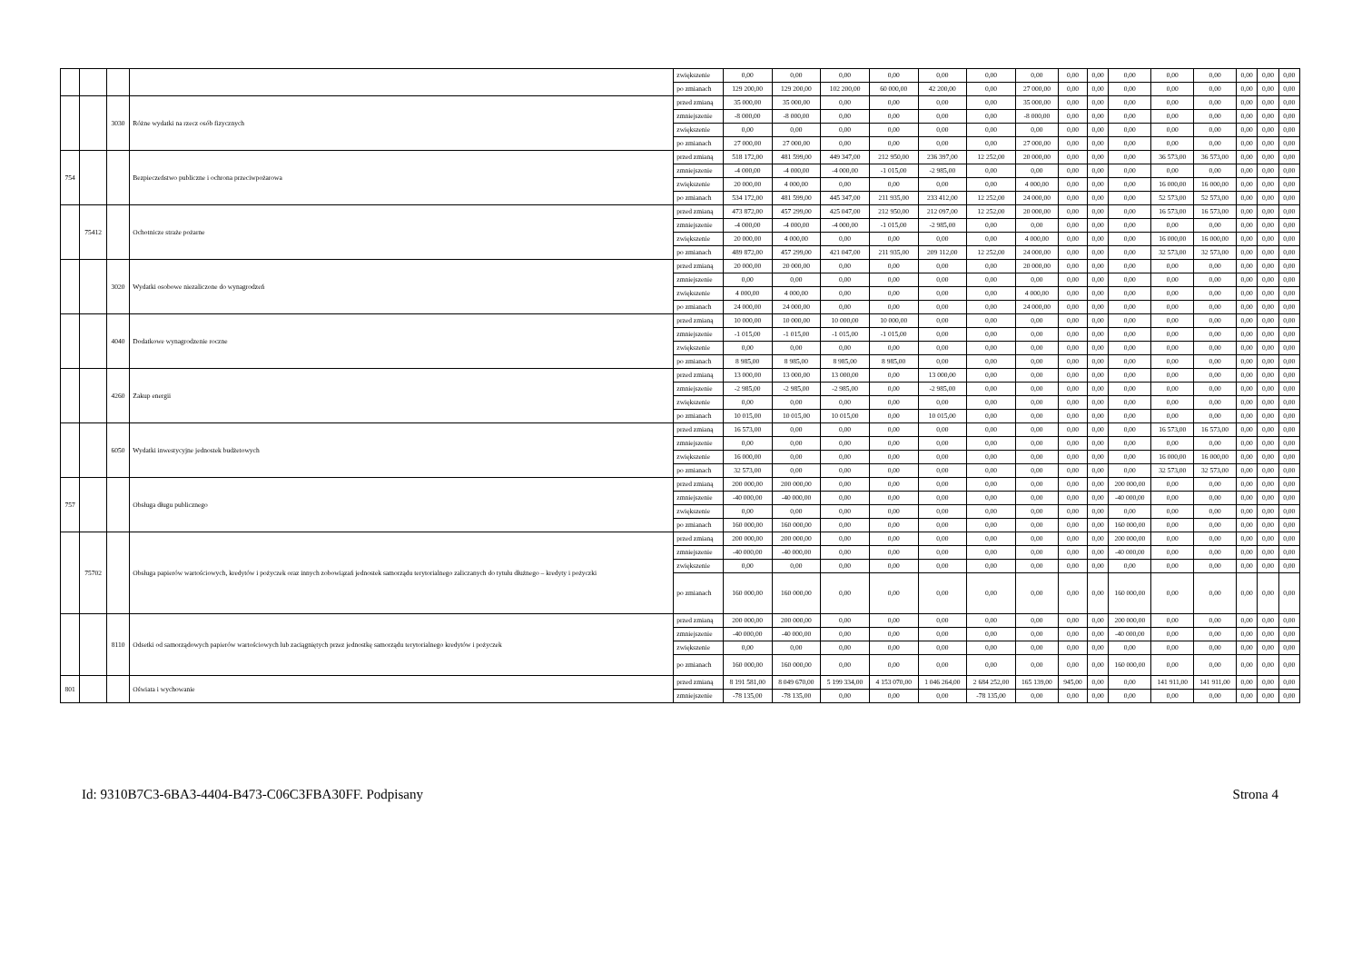| | | | | zwiększenie | 0,00 | 0,00 | 0,00 | 0,00 | 0,00 | 0,00 | 0,00 | 0,00 | 0,00 | 0,00 | 0,00 | 0,00 | 0,00 | 0,00 | 0,00 |
| | | | | po zmianach | 129 200,00 | 129 200,00 | 102 200,00 | 60 000,00 | 42 200,00 | 0,00 | 27 000,00 | 0,00 | 0,00 | 0,00 | 0,00 | 0,00 | 0,00 | 0,00 | 0,00 |
| | | 3030 | Różne wydatki na rzecz osób fizycznych | przed zmianą | 35 000,00 | 35 000,00 | 0,00 | 0,00 | 0,00 | 0,00 | 35 000,00 | 0,00 | 0,00 | 0,00 | 0,00 | 0,00 | 0,00 | 0,00 | 0,00 |
| | | | | zmniejszenie | -8 000,00 | -8 000,00 | 0,00 | 0,00 | 0,00 | 0,00 | -8 000,00 | 0,00 | 0,00 | 0,00 | 0,00 | 0,00 | 0,00 | 0,00 | 0,00 |
| | | | | zwiększenie | 0,00 | 0,00 | 0,00 | 0,00 | 0,00 | 0,00 | 0,00 | 0,00 | 0,00 | 0,00 | 0,00 | 0,00 | 0,00 | 0,00 | 0,00 |
| | | | | po zmianach | 27 000,00 | 27 000,00 | 0,00 | 0,00 | 0,00 | 0,00 | 27 000,00 | 0,00 | 0,00 | 0,00 | 0,00 | 0,00 | 0,00 | 0,00 | 0,00 |
| 754 | | | Bezpieczeństwo publiczne i ochrona przeciwpożarowa | przed zmianą | 518 172,00 | 481 599,00 | 449 347,00 | 212 950,00 | 236 397,00 | 12 252,00 | 20 000,00 | 0,00 | 0,00 | 0,00 | 36 573,00 | 36 573,00 | 0,00 | 0,00 | 0,00 |
| | | | | zmniejszenie | -4 000,00 | -4 000,00 | -4 000,00 | -1 015,00 | -2 985,00 | 0,00 | 0,00 | 0,00 | 0,00 | 0,00 | 0,00 | 0,00 | 0,00 | 0,00 | 0,00 |
| | | | | zwiększenie | 20 000,00 | 4 000,00 | 0,00 | 0,00 | 0,00 | 0,00 | 4 000,00 | 0,00 | 0,00 | 0,00 | 16 000,00 | 16 000,00 | 0,00 | 0,00 | 0,00 |
| | | | | po zmianach | 534 172,00 | 481 599,00 | 445 347,00 | 211 935,00 | 233 412,00 | 12 252,00 | 24 000,00 | 0,00 | 0,00 | 0,00 | 52 573,00 | 52 573,00 | 0,00 | 0,00 | 0,00 |
| | 75412 | | Ochotnicze straże pożarne | przed zmianą | 473 872,00 | 457 299,00 | 425 047,00 | 212 950,00 | 212 097,00 | 12 252,00 | 20 000,00 | 0,00 | 0,00 | 0,00 | 16 573,00 | 16 573,00 | 0,00 | 0,00 | 0,00 |
| | | | | zmniejszenie | -4 000,00 | -4 000,00 | -4 000,00 | -1 015,00 | -2 985,00 | 0,00 | 0,00 | 0,00 | 0,00 | 0,00 | 0,00 | 0,00 | 0,00 | 0,00 | 0,00 |
| | | | | zwiększenie | 20 000,00 | 4 000,00 | 0,00 | 0,00 | 0,00 | 0,00 | 4 000,00 | 0,00 | 0,00 | 0,00 | 16 000,00 | 16 000,00 | 0,00 | 0,00 | 0,00 |
| | | | | po zmianach | 489 872,00 | 457 299,00 | 421 047,00 | 211 935,00 | 209 112,00 | 12 252,00 | 24 000,00 | 0,00 | 0,00 | 0,00 | 32 573,00 | 32 573,00 | 0,00 | 0,00 | 0,00 |
| | | 3020 | Wydatki osobowe niezaliczone do wynagrodzeń | przed zmianą | 20 000,00 | 20 000,00 | 0,00 | 0,00 | 0,00 | 0,00 | 20 000,00 | 0,00 | 0,00 | 0,00 | 0,00 | 0,00 | 0,00 | 0,00 | 0,00 |
| | | | | zmniejszenie | 0,00 | 0,00 | 0,00 | 0,00 | 0,00 | 0,00 | 0,00 | 0,00 | 0,00 | 0,00 | 0,00 | 0,00 | 0,00 | 0,00 | 0,00 |
| | | | | zwiększenie | 4 000,00 | 4 000,00 | 0,00 | 0,00 | 0,00 | 0,00 | 4 000,00 | 0,00 | 0,00 | 0,00 | 0,00 | 0,00 | 0,00 | 0,00 | 0,00 |
| | | | | po zmianach | 24 000,00 | 24 000,00 | 0,00 | 0,00 | 0,00 | 0,00 | 24 000,00 | 0,00 | 0,00 | 0,00 | 0,00 | 0,00 | 0,00 | 0,00 | 0,00 |
| | | 4040 | Dodatkowe wynagrodzenie roczne | przed zmianą | 10 000,00 | 10 000,00 | 10 000,00 | 10 000,00 | 0,00 | 0,00 | 0,00 | 0,00 | 0,00 | 0,00 | 0,00 | 0,00 | 0,00 | 0,00 | 0,00 |
| | | | | zmniejszenie | -1 015,00 | -1 015,00 | -1 015,00 | -1 015,00 | 0,00 | 0,00 | 0,00 | 0,00 | 0,00 | 0,00 | 0,00 | 0,00 | 0,00 | 0,00 | 0,00 |
| | | | | zwiększenie | 0,00 | 0,00 | 0,00 | 0,00 | 0,00 | 0,00 | 0,00 | 0,00 | 0,00 | 0,00 | 0,00 | 0,00 | 0,00 | 0,00 | 0,00 |
| | | | | po zmianach | 8 985,00 | 8 985,00 | 8 985,00 | 8 985,00 | 0,00 | 0,00 | 0,00 | 0,00 | 0,00 | 0,00 | 0,00 | 0,00 | 0,00 | 0,00 | 0,00 |
| | | 4260 | Zakup energii | przed zmianą | 13 000,00 | 13 000,00 | 13 000,00 | 0,00 | 13 000,00 | 0,00 | 0,00 | 0,00 | 0,00 | 0,00 | 0,00 | 0,00 | 0,00 | 0,00 | 0,00 |
| | | | | zmniejszenie | -2 985,00 | -2 985,00 | -2 985,00 | 0,00 | -2 985,00 | 0,00 | 0,00 | 0,00 | 0,00 | 0,00 | 0,00 | 0,00 | 0,00 | 0,00 | 0,00 |
| | | | | zwiększenie | 0,00 | 0,00 | 0,00 | 0,00 | 0,00 | 0,00 | 0,00 | 0,00 | 0,00 | 0,00 | 0,00 | 0,00 | 0,00 | 0,00 | 0,00 |
| | | | | po zmianach | 10 015,00 | 10 015,00 | 10 015,00 | 0,00 | 10 015,00 | 0,00 | 0,00 | 0,00 | 0,00 | 0,00 | 0,00 | 0,00 | 0,00 | 0,00 | 0,00 |
| | | 6050 | Wydatki inwestycyjne jednostek budżetowych | przed zmianą | 16 573,00 | 0,00 | 0,00 | 0,00 | 0,00 | 0,00 | 0,00 | 0,00 | 0,00 | 0,00 | 16 573,00 | 16 573,00 | 0,00 | 0,00 | 0,00 |
| | | | | zmniejszenie | 0,00 | 0,00 | 0,00 | 0,00 | 0,00 | 0,00 | 0,00 | 0,00 | 0,00 | 0,00 | 0,00 | 0,00 | 0,00 | 0,00 | 0,00 |
| | | | | zwiększenie | 16 000,00 | 0,00 | 0,00 | 0,00 | 0,00 | 0,00 | 0,00 | 0,00 | 0,00 | 0,00 | 16 000,00 | 16 000,00 | 0,00 | 0,00 | 0,00 |
| | | | | po zmianach | 32 573,00 | 0,00 | 0,00 | 0,00 | 0,00 | 0,00 | 0,00 | 0,00 | 0,00 | 0,00 | 32 573,00 | 32 573,00 | 0,00 | 0,00 | 0,00 |
| 757 | | | Obsługa długu publicznego | przed zmianą | 200 000,00 | 200 000,00 | 0,00 | 0,00 | 0,00 | 0,00 | 0,00 | 0,00 | 0,00 | 200 000,00 | 0,00 | 0,00 | 0,00 | 0,00 | 0,00 |
| | | | | zmniejszenie | -40 000,00 | -40 000,00 | 0,00 | 0,00 | 0,00 | 0,00 | 0,00 | 0,00 | 0,00 | -40 000,00 | 0,00 | 0,00 | 0,00 | 0,00 | 0,00 |
| | | | | zwiększenie | 0,00 | 0,00 | 0,00 | 0,00 | 0,00 | 0,00 | 0,00 | 0,00 | 0,00 | 0,00 | 0,00 | 0,00 | 0,00 | 0,00 | 0,00 |
| | | | | po zmianach | 160 000,00 | 160 000,00 | 0,00 | 0,00 | 0,00 | 0,00 | 0,00 | 0,00 | 0,00 | 160 000,00 | 0,00 | 0,00 | 0,00 | 0,00 | 0,00 |
| | 75702 | | Obsługa papierów wartościowych, kredytów i pożyczek oraz innych zobowiązań jednostek samorządu terytorialnego zaliczanych do tytułu dłużnego – kredyty i pożyczki | przed zmianą | 200 000,00 | 200 000,00 | 0,00 | 0,00 | 0,00 | 0,00 | 0,00 | 0,00 | 0,00 | 200 000,00 | 0,00 | 0,00 | 0,00 | 0,00 | 0,00 |
| | | | | zmniejszenie | -40 000,00 | -40 000,00 | 0,00 | 0,00 | 0,00 | 0,00 | 0,00 | 0,00 | 0,00 | -40 000,00 | 0,00 | 0,00 | 0,00 | 0,00 | 0,00 |
| | | | | zwiększenie | 0,00 | 0,00 | 0,00 | 0,00 | 0,00 | 0,00 | 0,00 | 0,00 | 0,00 | 0,00 | 0,00 | 0,00 | 0,00 | 0,00 | 0,00 |
| | | | | po zmianach | 160 000,00 | 160 000,00 | 0,00 | 0,00 | 0,00 | 0,00 | 0,00 | 0,00 | 0,00 | 160 000,00 | 0,00 | 0,00 | 0,00 | 0,00 | 0,00 |
| | | 8110 | Odsetki od samorządowych papierów wartościowych lub zaciągniętych przez jednostkę samorządu terytorialnego kredytów i pożyczek | przed zmianą | 200 000,00 | 200 000,00 | 0,00 | 0,00 | 0,00 | 0,00 | 0,00 | 0,00 | 0,00 | 200 000,00 | 0,00 | 0,00 | 0,00 | 0,00 | 0,00 |
| | | | | zmniejszenie | -40 000,00 | -40 000,00 | 0,00 | 0,00 | 0,00 | 0,00 | 0,00 | 0,00 | 0,00 | -40 000,00 | 0,00 | 0,00 | 0,00 | 0,00 | 0,00 |
| | | | | zwiększenie | 0,00 | 0,00 | 0,00 | 0,00 | 0,00 | 0,00 | 0,00 | 0,00 | 0,00 | 0,00 | 0,00 | 0,00 | 0,00 | 0,00 | 0,00 |
| | | | | po zmianach | 160 000,00 | 160 000,00 | 0,00 | 0,00 | 0,00 | 0,00 | 0,00 | 0,00 | 0,00 | 160 000,00 | 0,00 | 0,00 | 0,00 | 0,00 | 0,00 |
| 801 | | | Oświata i wychowanie | przed zmianą | 8 191 581,00 | 8 049 670,00 | 5 199 334,00 | 4 153 070,00 | 1 046 264,00 | 2 684 252,00 | 165 139,00 | 945,00 | 0,00 | 0,00 | 141 911,00 | 141 911,00 | 0,00 | 0,00 | 0,00 |
| | | | | zmniejszenie | -78 135,00 | -78 135,00 | 0,00 | 0,00 | 0,00 | -78 135,00 | 0,00 | 0,00 | 0,00 | 0,00 | 0,00 | 0,00 | 0,00 | 0,00 | 0,00 |
Id: 9310B7C3-6BA3-4404-B473-C06C3FBA30FF. Podpisany Strona 4